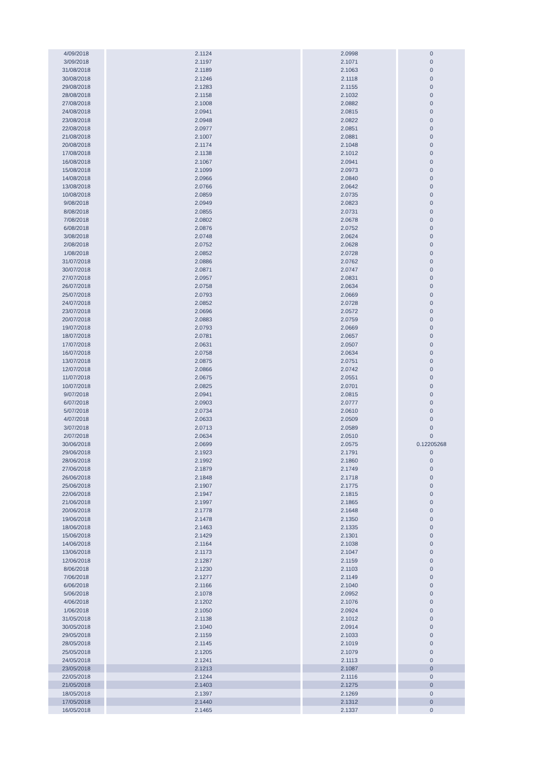| 4/09/2018 | 2.1124 | 2.0998 | 0 |
| 3/09/2018 | 2.1197 | 2.1071 | 0 |
| 31/08/2018 | 2.1189 | 2.1063 | 0 |
| 30/08/2018 | 2.1246 | 2.1118 | 0 |
| 29/08/2018 | 2.1283 | 2.1155 | 0 |
| 28/08/2018 | 2.1158 | 2.1032 | 0 |
| 27/08/2018 | 2.1008 | 2.0882 | 0 |
| 24/08/2018 | 2.0941 | 2.0815 | 0 |
| 23/08/2018 | 2.0948 | 2.0822 | 0 |
| 22/08/2018 | 2.0977 | 2.0851 | 0 |
| 21/08/2018 | 2.1007 | 2.0881 | 0 |
| 20/08/2018 | 2.1174 | 2.1048 | 0 |
| 17/08/2018 | 2.1138 | 2.1012 | 0 |
| 16/08/2018 | 2.1067 | 2.0941 | 0 |
| 15/08/2018 | 2.1099 | 2.0973 | 0 |
| 14/08/2018 | 2.0966 | 2.0840 | 0 |
| 13/08/2018 | 2.0766 | 2.0642 | 0 |
| 10/08/2018 | 2.0859 | 2.0735 | 0 |
| 9/08/2018 | 2.0949 | 2.0823 | 0 |
| 8/08/2018 | 2.0855 | 2.0731 | 0 |
| 7/08/2018 | 2.0802 | 2.0678 | 0 |
| 6/08/2018 | 2.0876 | 2.0752 | 0 |
| 3/08/2018 | 2.0748 | 2.0624 | 0 |
| 2/08/2018 | 2.0752 | 2.0628 | 0 |
| 1/08/2018 | 2.0852 | 2.0728 | 0 |
| 31/07/2018 | 2.0886 | 2.0762 | 0 |
| 30/07/2018 | 2.0871 | 2.0747 | 0 |
| 27/07/2018 | 2.0957 | 2.0831 | 0 |
| 26/07/2018 | 2.0758 | 2.0634 | 0 |
| 25/07/2018 | 2.0793 | 2.0669 | 0 |
| 24/07/2018 | 2.0852 | 2.0728 | 0 |
| 23/07/2018 | 2.0696 | 2.0572 | 0 |
| 20/07/2018 | 2.0883 | 2.0759 | 0 |
| 19/07/2018 | 2.0793 | 2.0669 | 0 |
| 18/07/2018 | 2.0781 | 2.0657 | 0 |
| 17/07/2018 | 2.0631 | 2.0507 | 0 |
| 16/07/2018 | 2.0758 | 2.0634 | 0 |
| 13/07/2018 | 2.0875 | 2.0751 | 0 |
| 12/07/2018 | 2.0866 | 2.0742 | 0 |
| 11/07/2018 | 2.0675 | 2.0551 | 0 |
| 10/07/2018 | 2.0825 | 2.0701 | 0 |
| 9/07/2018 | 2.0941 | 2.0815 | 0 |
| 6/07/2018 | 2.0903 | 2.0777 | 0 |
| 5/07/2018 | 2.0734 | 2.0610 | 0 |
| 4/07/2018 | 2.0633 | 2.0509 | 0 |
| 3/07/2018 | 2.0713 | 2.0589 | 0 |
| 2/07/2018 | 2.0634 | 2.0510 | 0 |
| 30/06/2018 | 2.0699 | 2.0575 | 0.12205268 |
| 29/06/2018 | 2.1923 | 2.1791 | 0 |
| 28/06/2018 | 2.1992 | 2.1860 | 0 |
| 27/06/2018 | 2.1879 | 2.1749 | 0 |
| 26/06/2018 | 2.1848 | 2.1718 | 0 |
| 25/06/2018 | 2.1907 | 2.1775 | 0 |
| 22/06/2018 | 2.1947 | 2.1815 | 0 |
| 21/06/2018 | 2.1997 | 2.1865 | 0 |
| 20/06/2018 | 2.1778 | 2.1648 | 0 |
| 19/06/2018 | 2.1478 | 2.1350 | 0 |
| 18/06/2018 | 2.1463 | 2.1335 | 0 |
| 15/06/2018 | 2.1429 | 2.1301 | 0 |
| 14/06/2018 | 2.1164 | 2.1038 | 0 |
| 13/06/2018 | 2.1173 | 2.1047 | 0 |
| 12/06/2018 | 2.1287 | 2.1159 | 0 |
| 8/06/2018 | 2.1230 | 2.1103 | 0 |
| 7/06/2018 | 2.1277 | 2.1149 | 0 |
| 6/06/2018 | 2.1166 | 2.1040 | 0 |
| 5/06/2018 | 2.1078 | 2.0952 | 0 |
| 4/06/2018 | 2.1202 | 2.1076 | 0 |
| 1/06/2018 | 2.1050 | 2.0924 | 0 |
| 31/05/2018 | 2.1138 | 2.1012 | 0 |
| 30/05/2018 | 2.1040 | 2.0914 | 0 |
| 29/05/2018 | 2.1159 | 2.1033 | 0 |
| 28/05/2018 | 2.1145 | 2.1019 | 0 |
| 25/05/2018 | 2.1205 | 2.1079 | 0 |
| 24/05/2018 | 2.1241 | 2.1113 | 0 |
| 23/05/2018 | 2.1213 | 2.1087 | 0 |
| 22/05/2018 | 2.1244 | 2.1116 | 0 |
| 21/05/2018 | 2.1403 | 2.1275 | 0 |
| 18/05/2018 | 2.1397 | 2.1269 | 0 |
| 17/05/2018 | 2.1440 | 2.1312 | 0 |
| 16/05/2018 | 2.1465 | 2.1337 | 0 |